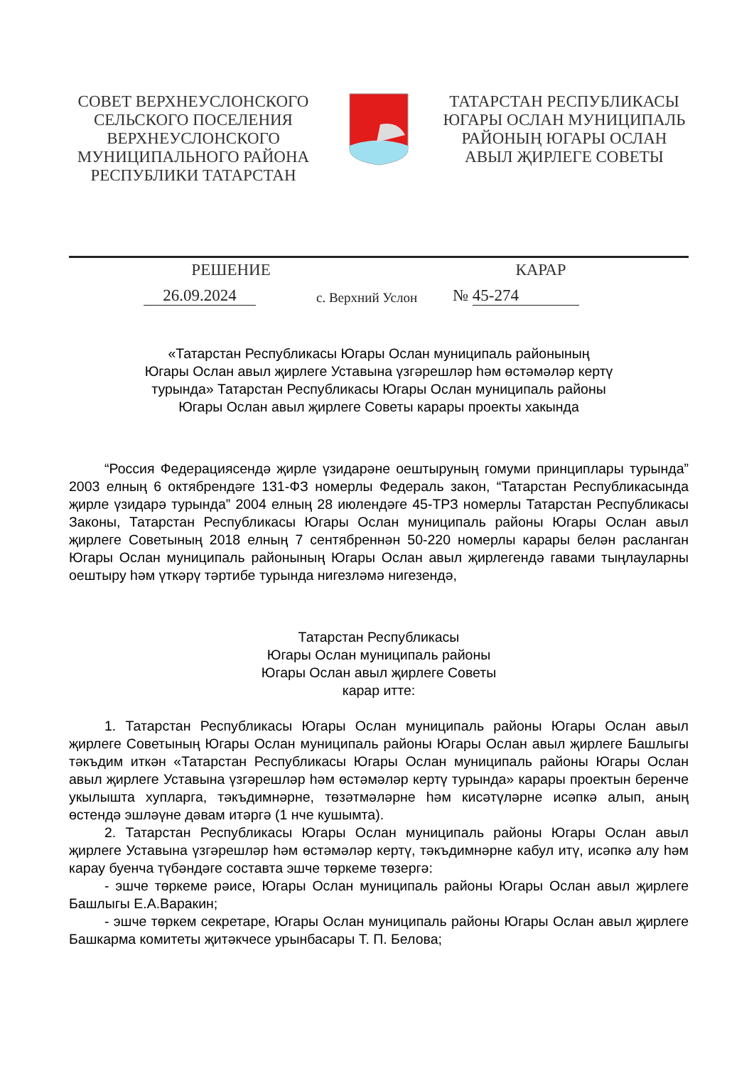СОВЕТ ВЕРХНЕУСЛОНСКОГО СЕЛЬСКОГО ПОСЕЛЕНИЯ ВЕРХНЕУСЛОНСКОГО МУНИЦИПАЛЬНОГО РАЙОНА РЕСПУБЛИКИ ТАТАРСТАН
ТАТАРСТАН РЕСПУБЛИКАСЫ ЮГАРЫ ОСЛАН МУНИЦИПАЛЬ РАЙОНЫҢ ЮГАРЫ ОСЛАН АВЫЛ ҖИРЛЕГЕ СОВЕТЫ
РЕШЕНИЕ КАРАР
26.09.2024 с. Верхний Услон № 45-274
«Татарстан Республикасы Югары Ослан муниципаль районының
Югары Ослан авыл җирлеге Уставына үзгәрешләр һәм өстәмәләр кертү
турында» Татарстан Республикасы Югары Ослан муниципаль районы
Югары Ослан авыл җирлеге Советы карары проекты хакында
“Россия Федерациясендә җирле үзидарәне оештыруның гомуми принциплары турында” 2003 елның 6 октябрендәге 131-ФЗ номерлы Федераль закон, “Татарстан Республикасында җирле үзидарә турында” 2004 елның 28 июлендәге 45-ТРЗ номерлы Татарстан Республикасы Законы, Татарстан Республикасы Югары Ослан муниципаль районы Югары Ослан авыл җирлеге Советының 2018 елның 7 сентябреннән 50-220 номерлы карары белән расланган Югары Ослан муниципаль районының Югары Ослан авыл җирлегендә гавами тыңлауларны оештыру һәм үткәрү тәртибе турында нигезләмә нигезендә,
Татарстан Республикасы
Югары Ослан муниципаль районы
Югары Ослан авыл җирлеге Советы
карар итте:
1. Татарстан Республикасы Югары Ослан муниципаль районы Югары Ослан авыл җирлеге Советының Югары Ослан муниципаль районы Югары Ослан авыл җирлеге Башлыгы тәкъдим иткән «Татарстан Республикасы Югары Ослан муниципаль районы Югары Ослан авыл җирлеге Уставына үзгәрешләр һәм өстәмәләр кертү турында» карары проектын беренче укылышта хупларга, тәкъдимнәрне, төзәтмәләрне һәм кисәтүләрне исәпкә алып, аның өстендә эшләүне дәвам итәргә (1 нче кушымта).
2. Татарстан Республикасы Югары Ослан муниципаль районы Югары Ослан авыл җирлеге Уставына үзгәрешләр һәм өстәмәләр кертү, тәкъдимнәрне кабул итү, исәпкә алу һәм карау буенча түбәндәге составта эшче төркеме төзергә:
- эшче төркеме рәисе, Югары Ослан муниципаль районы Югары Ослан авыл җирлеге Башлыгы Е.А.Варакин;
- эшче төркем секретаре, Югары Ослан муниципаль районы Югары Ослан авыл җирлеге Башкарма комитеты җитәкчесе урынбасары Т. П. Белова;